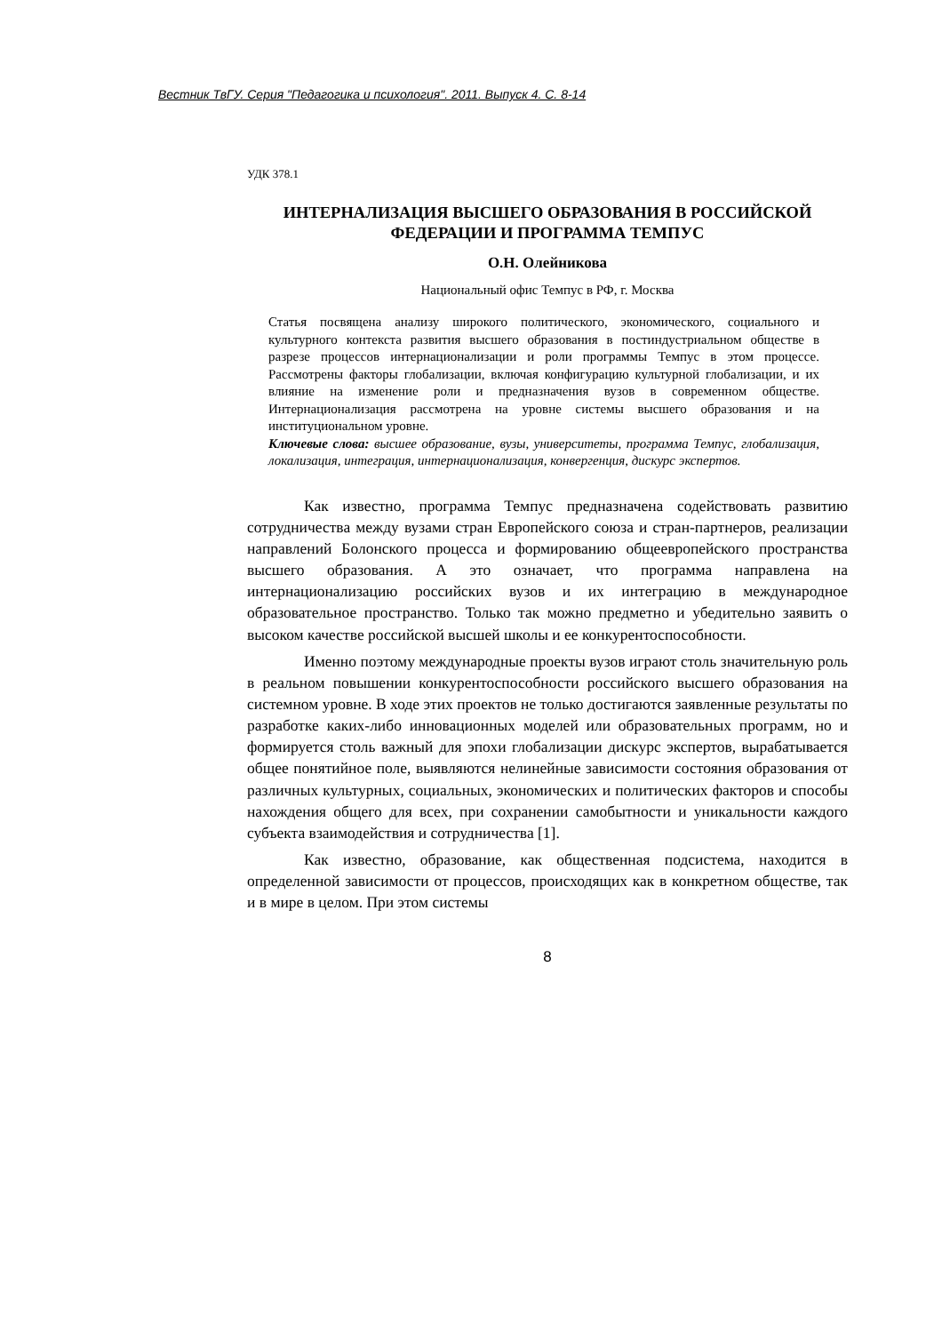Вестник ТвГУ. Серия "Педагогика и психология". 2011. Выпуск 4. С. 8-14
УДК 378.1
ИНТЕРНАЛИЗАЦИЯ ВЫСШЕГО ОБРАЗОВАНИЯ В РОССИЙСКОЙ ФЕДЕРАЦИИ И ПРОГРАММА ТЕМПУС
О.Н. Олейникова
Национальный офис Темпус в РФ, г. Москва
Статья посвящена анализу широкого политического, экономического, социального и культурного контекста развития высшего образования в постиндустриальном обществе в разрезе процессов интернационализации и роли программы Темпус в этом процессе. Рассмотрены факторы глобализации, включая конфигурацию культурной глобализации, и их влияние на изменение роли и предназначения вузов в современном обществе. Интернационализация рассмотрена на уровне системы высшего образования и на институциональном уровне.
Ключевые слова: высшее образование, вузы, университеты, программа Темпус, глобализация, локализация, интеграция, интернационализация, конвергенция, дискурс экспертов.
Как известно, программа Темпус предназначена содействовать развитию сотрудничества между вузами стран Европейского союза и стран-партнеров, реализации направлений Болонского процесса и формированию общеевропейского пространства высшего образования. А это означает, что программа направлена на интернационализацию российских вузов и их интеграцию в международное образовательное пространство. Только так можно предметно и убедительно заявить о высоком качестве российской высшей школы и ее конкурентоспособности.
Именно поэтому международные проекты вузов играют столь значительную роль в реальном повышении конкурентоспособности российского высшего образования на системном уровне. В ходе этих проектов не только достигаются заявленные результаты по разработке каких-либо инновационных моделей или образовательных программ, но и формируется столь важный для эпохи глобализации дискурс экспертов, вырабатывается общее понятийное поле, выявляются нелинейные зависимости состояния образования от различных культурных, социальных, экономических и политических факторов и способы нахождения общего для всех, при сохранении самобытности и уникальности каждого субъекта взаимодействия и сотрудничества [1].
Как известно, образование, как общественная подсистема, находится в определенной зависимости от процессов, происходящих как в конкретном обществе, так и в мире в целом. При этом системы
8